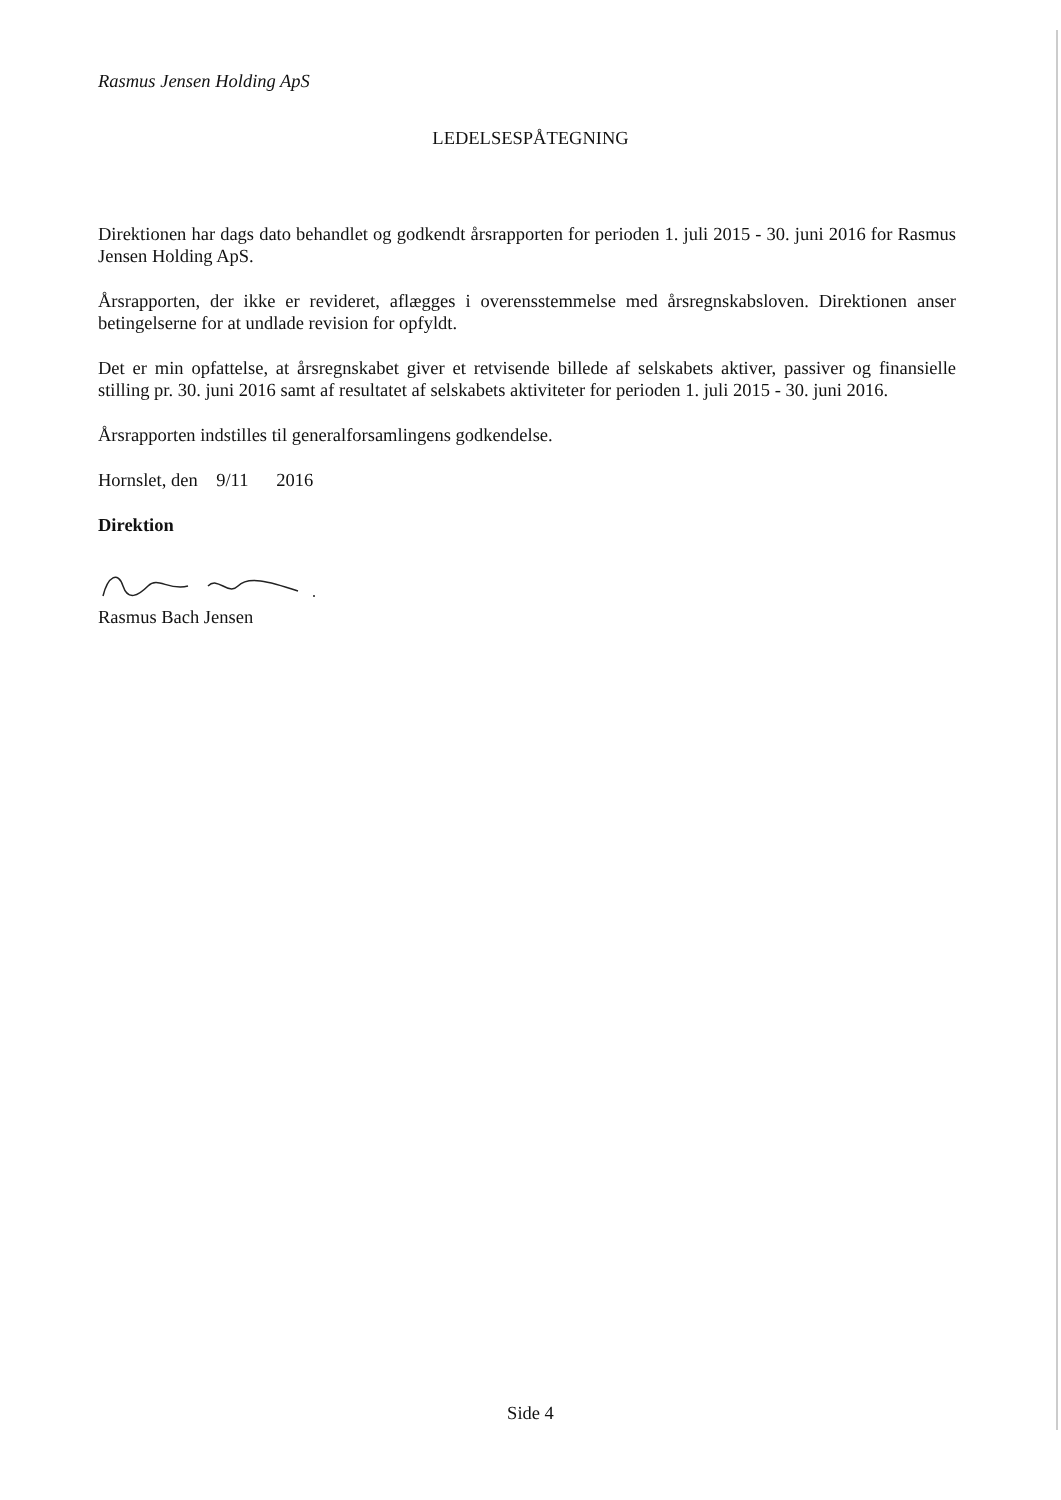Rasmus Jensen Holding ApS
LEDELSESPÅTEGNING
Direktionen har dags dato behandlet og godkendt årsrapporten for perioden 1. juli 2015 - 30. juni 2016 for Rasmus Jensen Holding ApS.
Årsrapporten, der ikke er revideret, aflægges i overensstemmelse med årsregnskabsloven. Direktionen anser betingelserne for at undlade revision for opfyldt.
Det er min opfattelse, at årsregnskabet giver et retvisende billede af selskabets aktiver, passiver og finansielle stilling pr. 30. juni 2016 samt af resultatet af selskabets aktiviteter for perioden 1. juli 2015 - 30. juni 2016.
Årsrapporten indstilles til generalforsamlingens godkendelse.
Hornslet, den 9/11 2016
Direktion
Rasmus Bach Jensen
Side 4